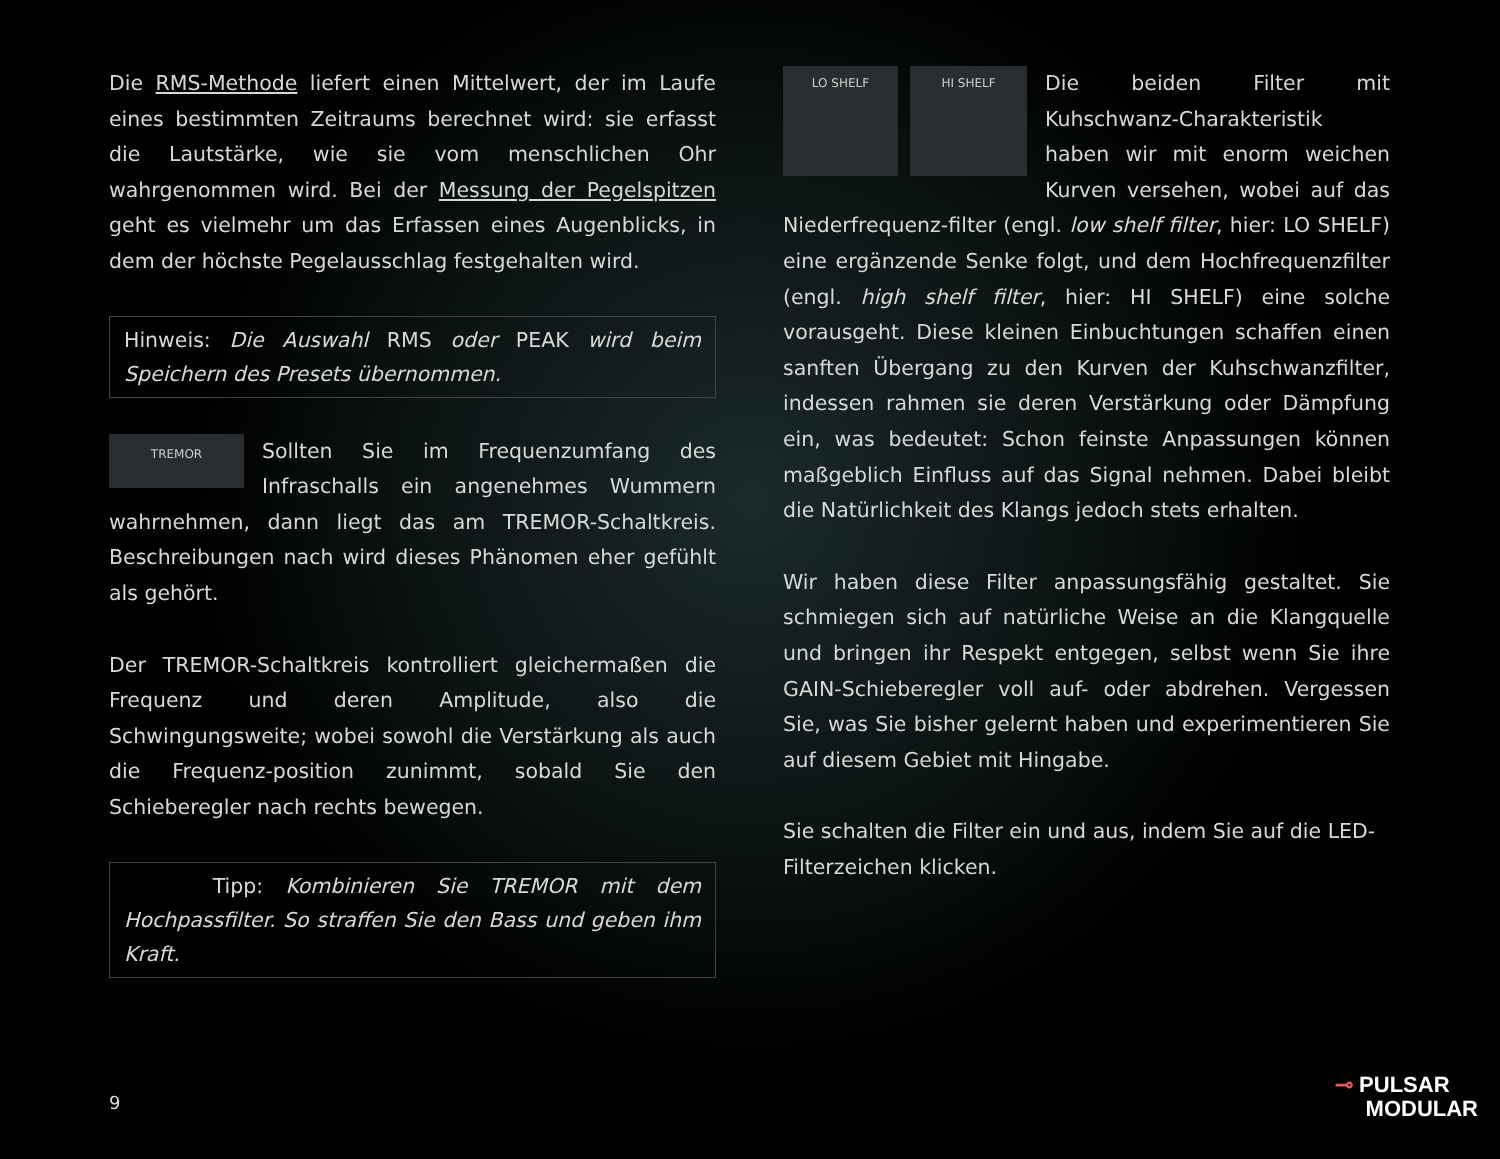Die RMS-Methode liefert einen Mittelwert, der im Laufe eines bestimmten Zeitraums berechnet wird: sie erfasst die Lautstärke, wie sie vom menschlichen Ohr wahrgenommen wird. Bei der Messung der Pegelspitzen geht es vielmehr um das Erfassen eines Augenblicks, in dem der höchste Pegelausschlag festgehalten wird.
Hinweis: Die Auswahl RMS oder PEAK wird beim Speichern des Presets übernommen.
TREMOR Sollten Sie im Frequenzumfang des Infraschalls ein angenehmes Wummern wahrnehmen, dann liegt das am TREMOR-Schaltkreis. Beschreibungen nach wird dieses Phänomen eher gefühlt als gehört.
Der TREMOR-Schaltkreis kontrolliert gleichermaßen die Frequenz und deren Amplitude, also die Schwingungsweite; wobei sowohl die Verstärkung als auch die Frequenz-position zunimmt, sobald Sie den Schieberegler nach rechts bewegen.
Tipp: Kombinieren Sie TREMOR mit dem Hochpassfilter. So straffen Sie den Bass und geben ihm Kraft.
LO SHELF HI SHELF Die beiden Filter mit Kuhschwanz-Charakteristik haben wir mit enorm weichen Kurven versehen, wobei auf das Niederfrequenz-filter (engl. low shelf filter, hier: LO SHELF) eine ergänzende Senke folgt, und dem Hochfrequenzfilter (engl. high shelf filter, hier: HI SHELF) eine solche vorausgeht. Diese kleinen Einbuchtungen schaffen einen sanften Übergang zu den Kurven der Kuhschwanzfilter, indessen rahmen sie deren Verstärkung oder Dämpfung ein, was bedeutet: Schon feinste Anpassungen können maßgeblich Einfluss auf das Signal nehmen. Dabei bleibt die Natürlichkeit des Klangs jedoch stets erhalten.
Wir haben diese Filter anpassungsfähig gestaltet. Sie schmiegen sich auf natürliche Weise an die Klangquelle und bringen ihr Respekt entgegen, selbst wenn Sie ihre GAIN-Schieberegler voll auf- oder abdrehen. Vergessen Sie, was Sie bisher gelernt haben und experimentieren Sie auf diesem Gebiet mit Hingabe.
Sie schalten die Filter ein und aus, indem Sie auf die LED-Filterzeichen klicken.
9
⊸ PULSAR
MODULAR